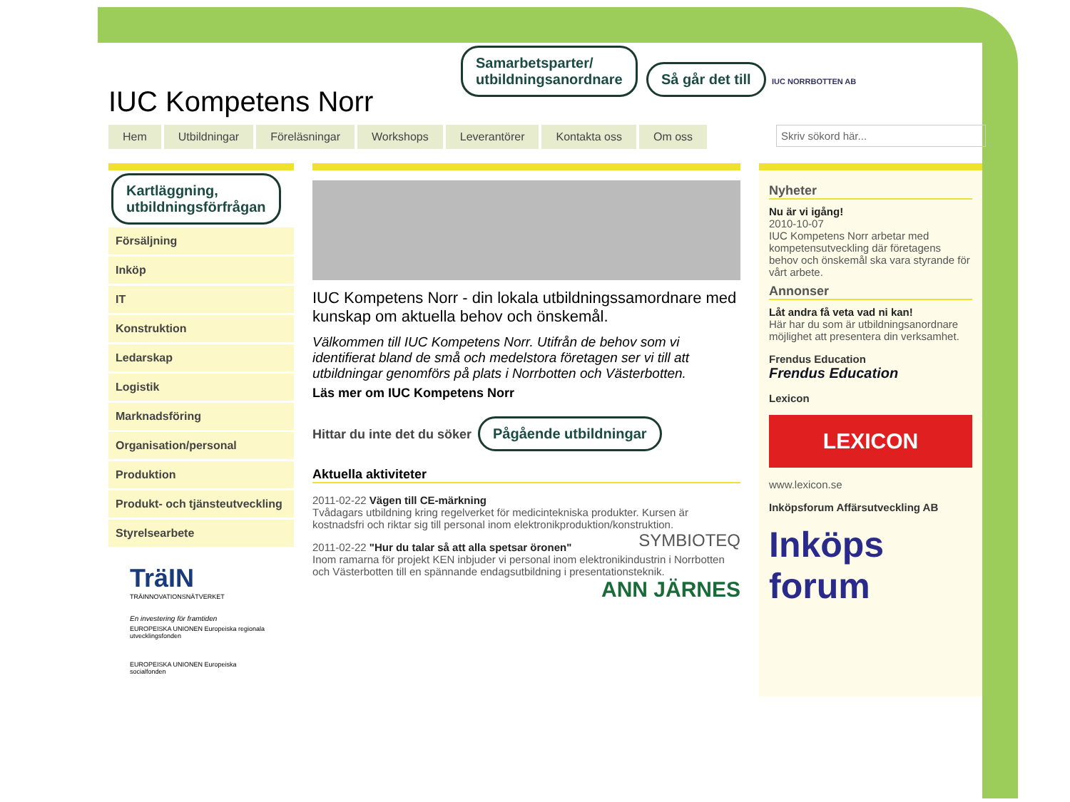IUC Kompetens Norr
Skriv sökord här...
Samarbetsparter/
utbildningsanordnare Så går det till IUC NORRBOTTEN AB
Hem Utbildningar Föreläsningar Workshops Leverantörer Kontakta oss Om oss
Kartläggning,
utbildningsförfrågan
Försäljning
Inköp
IT
Konstruktion
Ledarskap
Logistik
Marknadsföring
Organisation/personal
Produktion
Produkt- och tjänsteutveckling
Styrelsearbete
TräIN
TRÄINNOVATIONSNÄTVERKET
En investering för framtiden
EUROPEISKA UNIONEN Europeiska regionala utvecklingsfonden
EUROPEISKA UNIONEN Europeiska socialfonden
IUC Kompetens Norr - din lokala utbildningssamordnare med kunskap om aktuella behov och önskemål.
Välkommen till IUC Kompetens Norr. Utifrån de behov som vi identifierat bland de små och medelstora företagen ser vi till att utbildningar genomförs på plats i Norrbotten och Västerbotten.
Läs mer om IUC Kompetens Norr
Hittar du inte det du söker Pågående utbildningar
Aktuella aktiviteter
2011-02-22 Vägen till CE-märkning
Tvådagars utbildning kring regelverket för medicintekniska produkter. Kursen är kostnadsfri och riktar sig till personal inom elektronikproduktion/konstruktion. SYMBIOTEQ
2011-02-22 "Hur du talar så att alla spetsar öronen"
Inom ramarna för projekt KEN inbjuder vi personal inom elektronikindustrin i Norrbotten och Västerbotten till en spännande endagsutbildning i presentationsteknik. ANN JÄRNES
Nyheter
Nu är vi igång!
2010-10-07
IUC Kompetens Norr arbetar med kompetensutveckling där företagens behov och önskemål ska vara styrande för vårt arbete.
Annonser
Låt andra få veta vad ni kan!
Här har du som är utbildningsanordnare möjlighet att presentera din verksamhet.
Frendus Education
Frendus Education
Lexicon
LEXICON
www.lexicon.se
Inköpsforum Affärsutveckling AB
Inköps forum